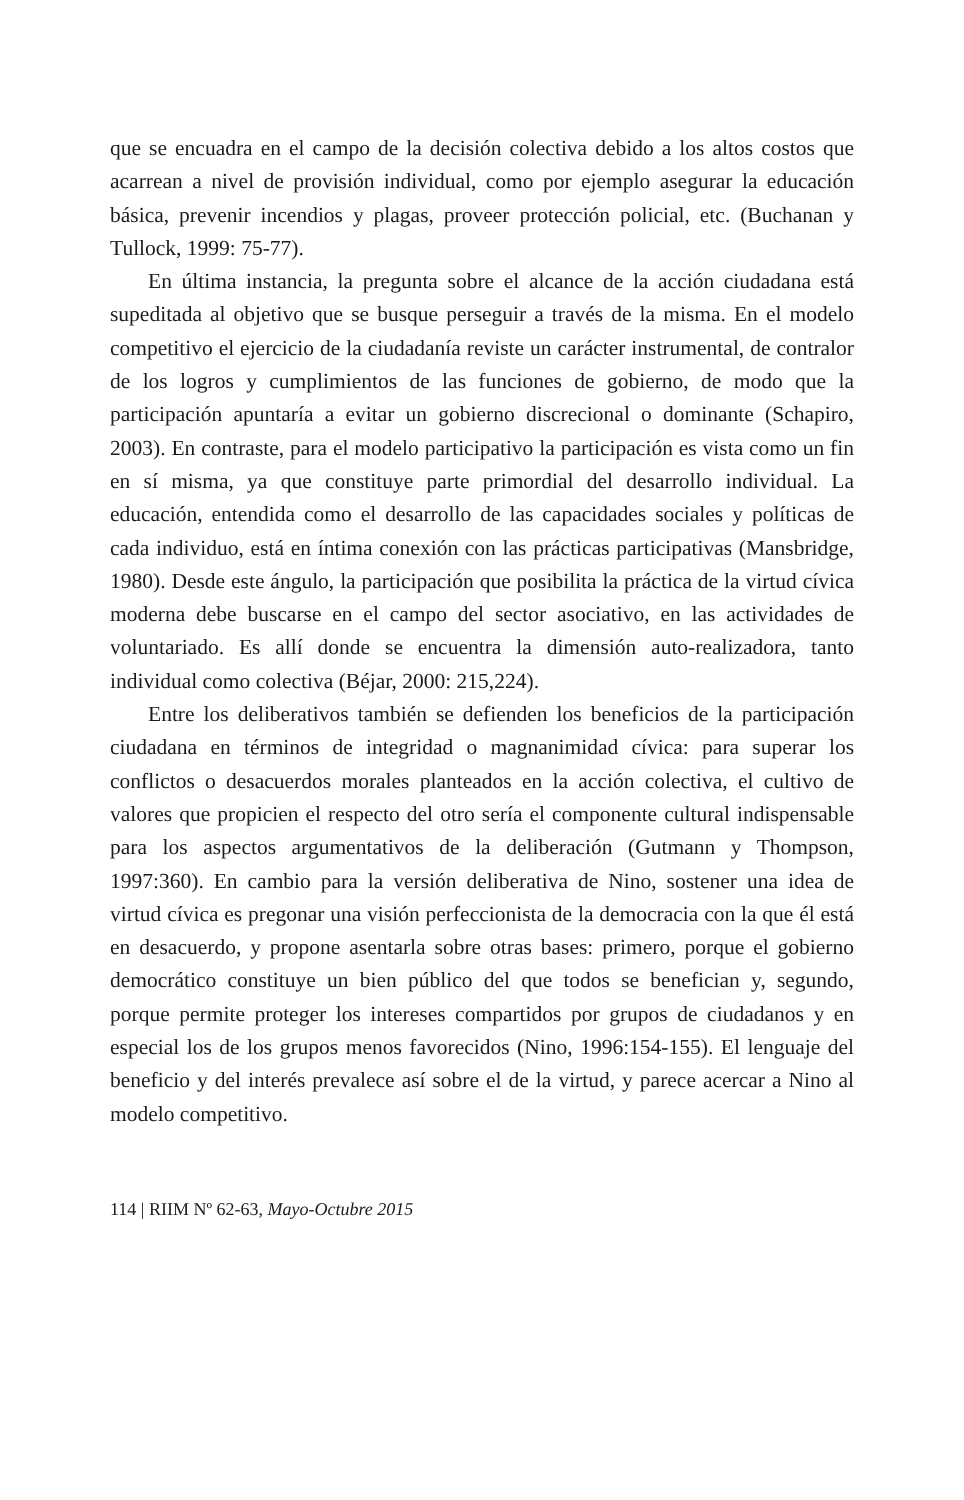que se encuadra en el campo de la decisión colectiva debido a los altos costos que acarrean a nivel de provisión individual, como por ejemplo asegurar la educación básica, prevenir incendios y plagas, proveer protección policial, etc. (Buchanan y Tullock, 1999: 75-77).
En última instancia, la pregunta sobre el alcance de la acción ciudadana está supeditada al objetivo que se busque perseguir a través de la misma. En el modelo competitivo el ejercicio de la ciudadanía reviste un carácter instrumental, de contralor de los logros y cumplimientos de las funciones de gobierno, de modo que la participación apuntaría a evitar un gobierno discrecional o dominante (Schapiro, 2003). En contraste, para el modelo participativo la participación es vista como un fin en sí misma, ya que constituye parte primordial del desarrollo individual. La educación, entendida como el desarrollo de las capacidades sociales y políticas de cada individuo, está en íntima conexión con las prácticas participativas (Mansbridge, 1980). Desde este ángulo, la participación que posibilita la práctica de la virtud cívica moderna debe buscarse en el campo del sector asociativo, en las actividades de voluntariado. Es allí donde se encuentra la dimensión auto-realizadora, tanto individual como colectiva (Béjar, 2000: 215,224).
Entre los deliberativos también se defienden los beneficios de la participación ciudadana en términos de integridad o magnanimidad cívica: para superar los conflictos o desacuerdos morales planteados en la acción colectiva, el cultivo de valores que propicien el respecto del otro sería el componente cultural indispensable para los aspectos argumentativos de la deliberación (Gutmann y Thompson, 1997:360). En cambio para la versión deliberativa de Nino, sostener una idea de virtud cívica es pregonar una visión perfeccionista de la democracia con la que él está en desacuerdo, y propone asentarla sobre otras bases: primero, porque el gobierno democrático constituye un bien público del que todos se benefician y, segundo, porque permite proteger los intereses compartidos por grupos de ciudadanos y en especial los de los grupos menos favorecidos (Nino, 1996:154-155). El lenguaje del beneficio y del interés prevalece así sobre el de la virtud, y parece acercar a Nino al modelo competitivo.
114 | RIIM Nº 62-63, Mayo-Octubre 2015